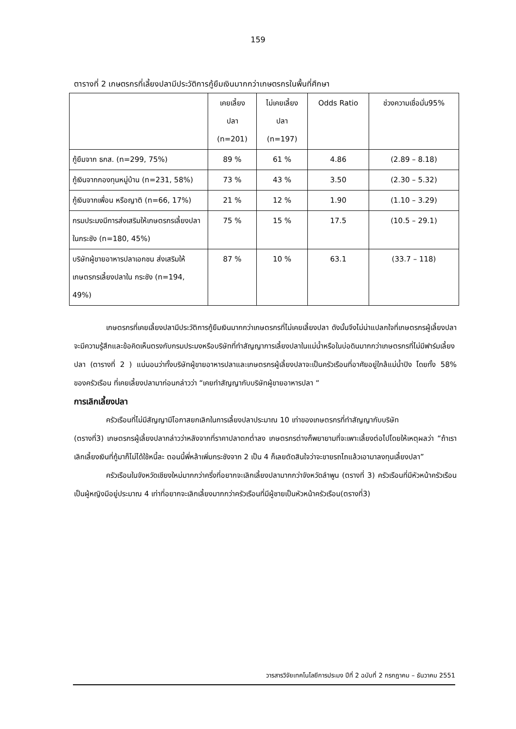159
ตารางที่ 2 เกษตรกรที่เลี้ยงปลามีประวัติการกู้ยืมเงินมากกว่าเกษตรกรในพื้นที่ศึกษา
| | เคยเลี้ยง ปลา (n=201) | ไม่เคยเลี้ยง ปลา (n=197) | Odds Ratio | ช่วงความเชื่อมั่น95% |
| กู้ยืมจาก ธกส. (n=299, 75%) | 89 % | 61 % | 4.86 | (2.89 – 8.18) |
| กู้เงินจากกองทุนหมู่บ้าน (n=231, 58%) | 73 % | 43 % | 3.50 | (2.30 – 5.32) |
| กู้เงินจากเพื่อน หรือญาติ (n=66, 17%) | 21 % | 12 % | 1.90 | (1.10 – 3.29) |
| กรมประมงมีการส่งเสริมให้เกษตรกรเลี้ยงปลาในกระชัง (n=180, 45%) | 75 % | 15 % | 17.5 | (10.5 – 29.1) |
| บริษัทผู้ขายอาหารปลาเอกชน ส่งเสริมให้เกษตรกรเลี้ยงปลาใน กระชัง (n=194, 49%) | 87 % | 10 % | 63.1 | (33.7 – 118) |
เกษตรกรที่เคยเลี้ยงปลามีประวัติการกู้ยืมเงินมากกว่าเกษตรกรที่ไม่เคยเลี้ยงปลา ดังนั้นจึงไม่น่าแปลกใจที่เกษตรกรผู้เลี้ยงปลา จะมีความรู้สึกและข้อคิดเห็นตรงกับกรมประมงหรือบริษัทที่ทำสัญญาการเลี้ยงปลาในแม่น้ำหรือในบ่อดินมากกว่าเกษตรกรที่ไม่มีฟาร์มเลี้ยงปลา (ตารางที่ 2 ) แน่นอนว่าทั้งบริษัทผู้ขายอาหารปลาและเกษตรกรผู้เลี้ยงปลาจะเป็นครัวเรือนที่อาศัยอยู่ใกล้แม่น้ำปิง โดยทั้ง 58% ของครัวเรือน ที่เคยเลี้ยงปลามาก่อนกล่าวว่า “เคยทำสัญญากับบริษัทผู้ขายอาหารปลา “
การเลิกเลี้ยงปลา
ครัวเรือนที่ไม่มีสัญญามีโอกาสยกเลิกในการเลี้ยงปลาประมาณ 10 เท่าของเกษตรกรที่ทำสัญญากับบริษัท
(ตรางที่3) เกษตรกรผู้เลี้ยงปลากล่าวว่าหลังจากที่ราคาปลาตกต่ำลง เกษตรกรต่างก็พยายามที่จะเพาะเลี้ยงต่อไปโดยให้เหตุผลว่า “ถ้าเราเลิกเลี้ยงเงินที่กู้มาก็ไม่ได้ใช้หนี้ละ ตอนนี้พี่หล้าเพิ่มกระชังจาก 2 เป็น 4 ก็เลยตัดสินใจว่าจะขายรถไถแล้วเอามาลงทุนเลี้ยงปลา”
ครัวเรือนในจังหวัดเชียงใหม่มากกว่าครึ่งที่อยากจะเลิกเลี้ยงปลามากกว่าจังหวัดลำพูน (ตรางที่ 3) ครัวเรือนที่มีหัวหน้าครัวเรือนเป็นผู้หญิงมีอยู่ประมาณ 4 เท่าที่อยากจะเลิกเลี้ยงมากกว่าครัวเรือนที่มีผู้ชายเป็นหัวหน้าครัวเรือน(ตรางที่3)
วารสารวิจัยเทคโนโลยีการประมง ปีที่ 2 ฉบับที่ 2 กรกฎาคม – ธันวาคม 2551